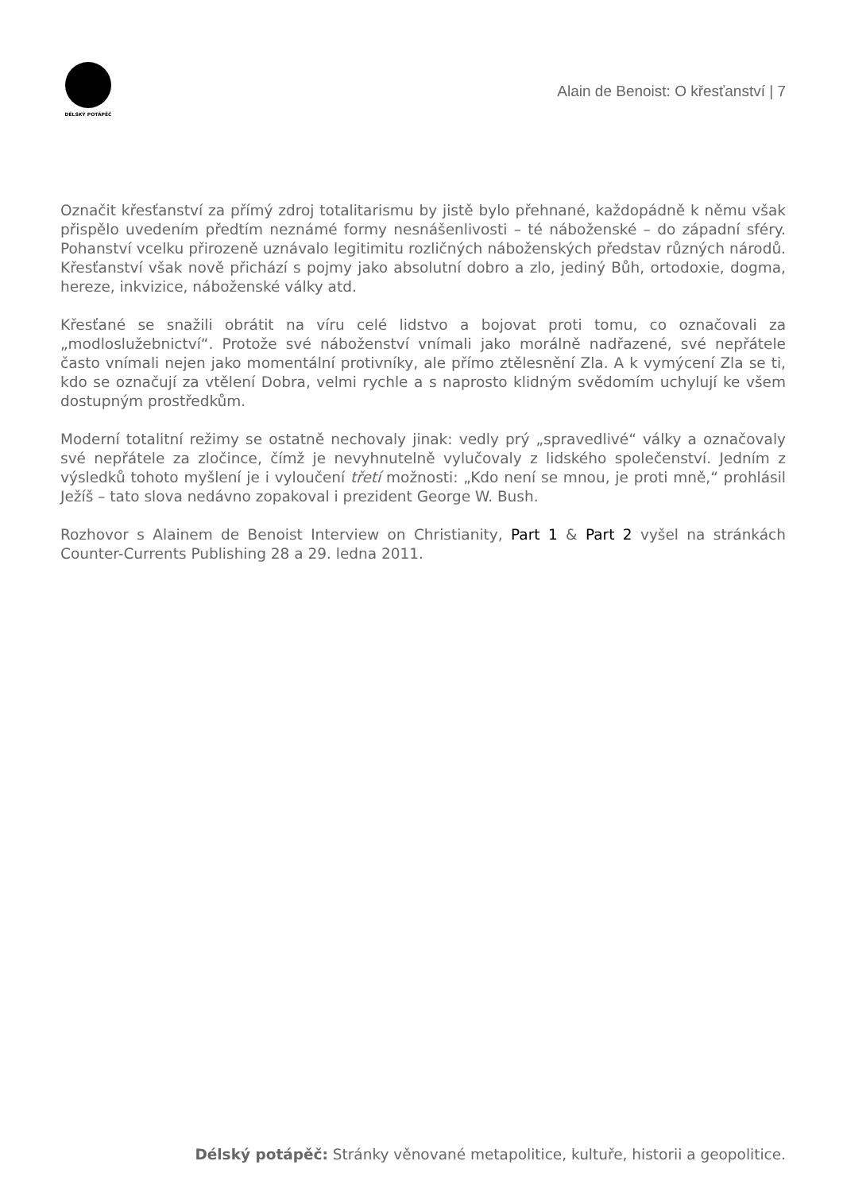DÉLSKÝ POTÁPĚČ
Alain de Benoist: O křesťanství | 7
Označit křesťanství za přímý zdroj totalitarismu by jistě bylo přehnané, každopádně k němu však přispělo uvedením předtím neznámé formy nesnášenlivosti – té náboženské – do západní sféry. Pohanství vcelku přirozeně uznávalo legitimitu rozličných náboženských představ různých národů. Křesťanství však nově přichází s pojmy jako absolutní dobro a zlo, jediný Bůh, ortodoxie, dogma, hereze, inkvizice, náboženské války atd.
Křesťané se snažili obrátit na víru celé lidstvo a bojovat proti tomu, co označovali za „modloslužebnictví“. Protože své náboženství vnímali jako morálně nadřazené, své nepřátele často vnímali nejen jako momentální protivníky, ale přímo ztělesnění Zla. A k vymýcení Zla se ti, kdo se označují za vtělení Dobra, velmi rychle a s naprosto klidným svědomím uchylují ke všem dostupným prostředkům.
Moderní totalitní režimy se ostatně nechovaly jinak: vedly prý „spravedlivé“ války a označovaly své nepřátele za zločince, čímž je nevyhnutelně vylučovaly z lidského společenství. Jedním z výsledků tohoto myšlení je i vyloučení třetí možnosti: „Kdo není se mnou, je proti mně,“ prohlásil Ježíš – tato slova nedávno zopakoval i prezident George W. Bush.
Rozhovor s Alainem de Benoist Interview on Christianity, Part 1 & Part 2 vyšel na stránkách Counter-Currents Publishing 28 a 29. ledna 2011.
Délský potápěč: Stránky věnované metapolitice, kultuře, historii a geopolitice.